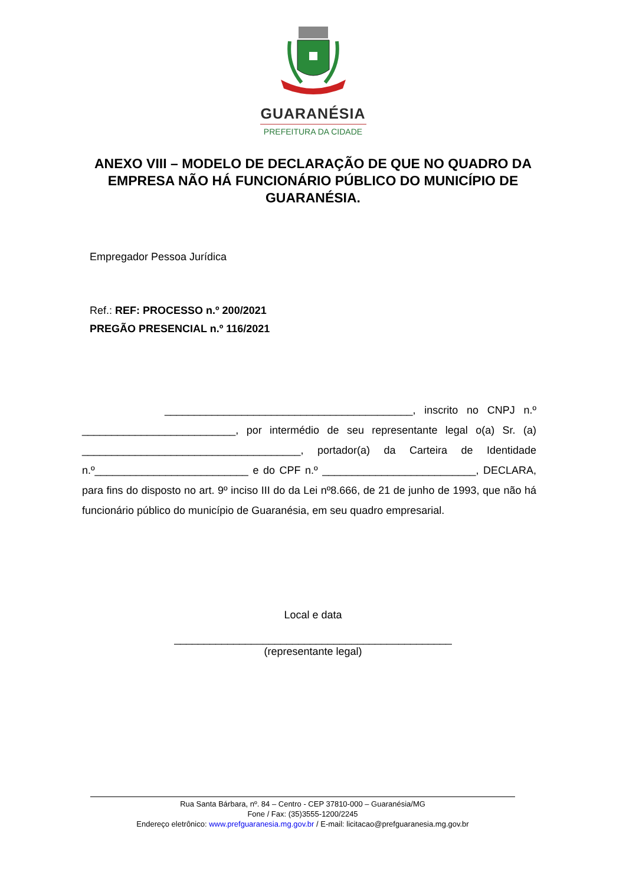GUARANÉSIA
PREFEITURA DA CIDADE
ANEXO VIII – MODELO DE DECLARAÇÃO DE QUE NO QUADRO DA EMPRESA NÃO HÁ FUNCIONÁRIO PÚBLICO DO MUNICÍPIO DE GUARANÉSIA.
Empregador Pessoa Jurídica
Ref.: REF: PROCESSO n.º 200/2021
PREGÃO PRESENCIAL n.º 116/2021
__________________________________________, inscrito no CNPJ n.º __________________________, por intermédio de seu representante legal o(a) Sr. (a) _____________________________________, portador(a) da Carteira de Identidade n.º__________________________ e do CPF n.º __________________________, DECLARA, para fins do disposto no art. 9º inciso III do da Lei nº8.666, de 21 de junho de 1993, que não há funcionário público do município de Guaranésia, em seu quadro empresarial.
Local e data
_______________________________________________
(representante legal)
Rua Santa Bárbara, nº. 84 – Centro - CEP 37810-000 – Guaranésia/MG
Fone / Fax: (35)3555-1200/2245
Endereço eletrônico: www.prefguaranesia.mg.gov.br / E-mail: licitacao@prefguaranesia.mg.gov.br